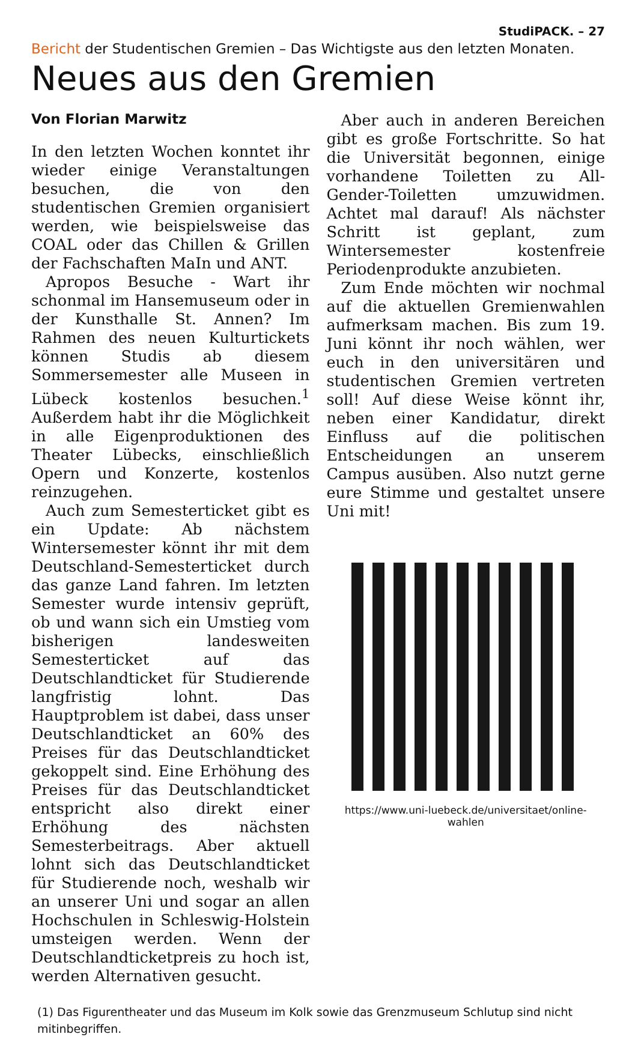StudiPACK. – 27
Bericht der Studentischen Gremien – Das Wichtigste aus den letzten Monaten.
Neues aus den Gremien
Von Florian Marwitz
In den letzten Wochen konntet ihr wieder einige Veranstaltungen besuchen, die von den studentischen Gremien organisiert werden, wie beispielsweise das COAL oder das Chillen & Grillen der Fachschaften MaIn und ANT.
Apropos Besuche - Wart ihr schonmal im Hansemuseum oder in der Kunsthalle St. Annen? Im Rahmen des neuen Kulturtickets können Studis ab diesem Sommersemester alle Museen in Lübeck kostenlos besuchen.<sup>1</sup> Außerdem habt ihr die Möglichkeit in alle Eigenproduktionen des Theater Lübecks, einschließlich Opern und Konzerte, kostenlos reinzugehen.
Auch zum Semesterticket gibt es ein Update: Ab nächstem Wintersemester könnt ihr mit dem Deutschland-Semesterticket durch das ganze Land fahren. Im letzten Semester wurde intensiv geprüft, ob und wann sich ein Umstieg vom bisherigen landesweiten Semesterticket auf das Deutschlandticket für Studierende langfristig lohnt. Das Hauptproblem ist dabei, dass unser Deutschlandticket an 60% des Preises für das Deutschlandticket gekoppelt sind. Eine Erhöhung des Preises für das Deutschlandticket entspricht also direkt einer Erhöhung des nächsten Semesterbeitrags. Aber aktuell lohnt sich das Deutschlandticket für Studierende noch, weshalb wir an unserer Uni und sogar an allen Hochschulen in Schleswig-Holstein umsteigen werden. Wenn der Deutschlandticketpreis zu hoch ist, werden Alternativen gesucht.
Aber auch in anderen Bereichen gibt es große Fortschritte. So hat die Universität begonnen, einige vorhandene Toiletten zu All-Gender-Toiletten umzuwidmen. Achtet mal darauf! Als nächster Schritt ist geplant, zum Wintersemester kostenfreie Periodenprodukte anzubieten.
Zum Ende möchten wir nochmal auf die aktuellen Gremienwahlen aufmerksam machen. Bis zum 19. Juni könnt ihr noch wählen, wer euch in den universitären und studentischen Gremien vertreten soll! Auf diese Weise könnt ihr, neben einer Kandidatur, direkt Einfluss auf die politischen Entscheidungen an unserem Campus ausüben. Also nutzt gerne eure Stimme und gestaltet unsere Uni mit!
https://www.uni-luebeck.de/universitaet/online-wahlen
(1) Das Figurentheater und das Museum im Kolk sowie das Grenzmuseum Schlutup sind nicht mitinbegriffen.